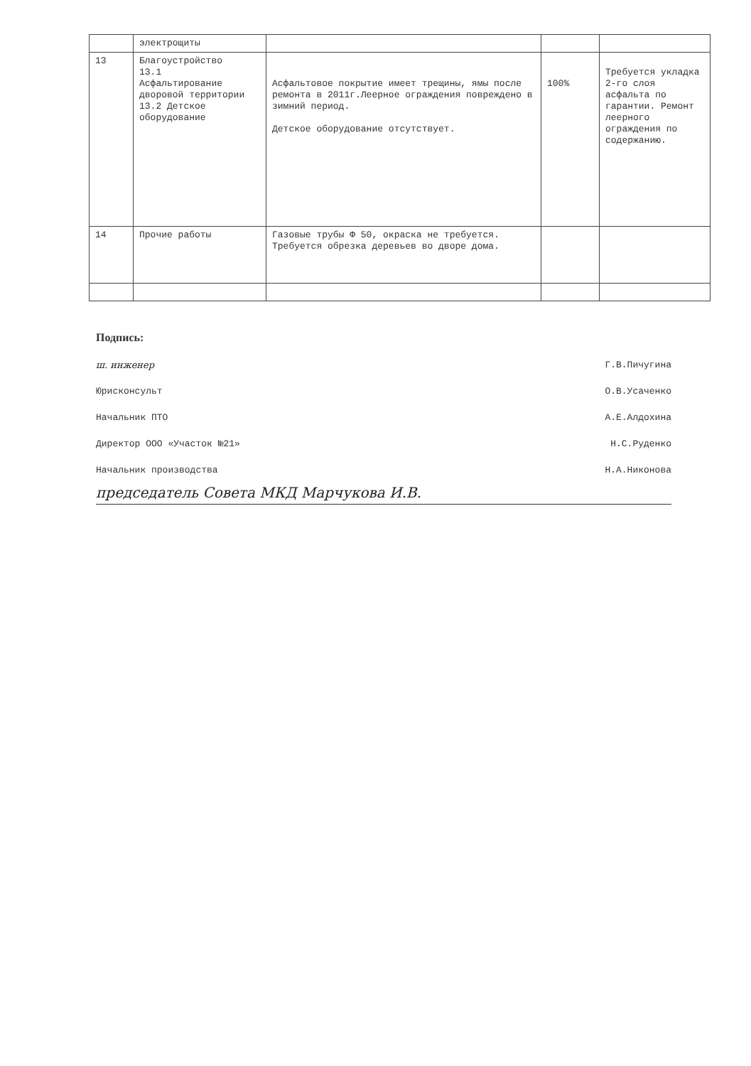| | электрощиты | | | |
| 13 | Благоустройство 13.1 Асфальтирование дворовой территории 13.2 Детское оборудование | Асфальтовое покрытие имеет трещины, ямы после ремонта в 2011г.Леерное ограждения повреждено в зимний период. Детское оборудование отсутствует. | 100% | Требуется укладка 2-го слоя асфальта по гарантии. Ремонт леерного ограждения по содержанию. |
| 14 | Прочие работы | Газовые трубы Ф 50, окраска не требуется. Требуется обрезка деревьев во дворе дома. | | |
Подпись:
ш. инженер Г.В.Пичугина
Юрисконсульт О.В.Усаченко
Начальник ПТО А.Е.Алдохина
Директор ООО «Участок №21» Н.С.Руденко
Начальник производства Н.А.Никонова
председатель Совета МКД Марчукова И.В.